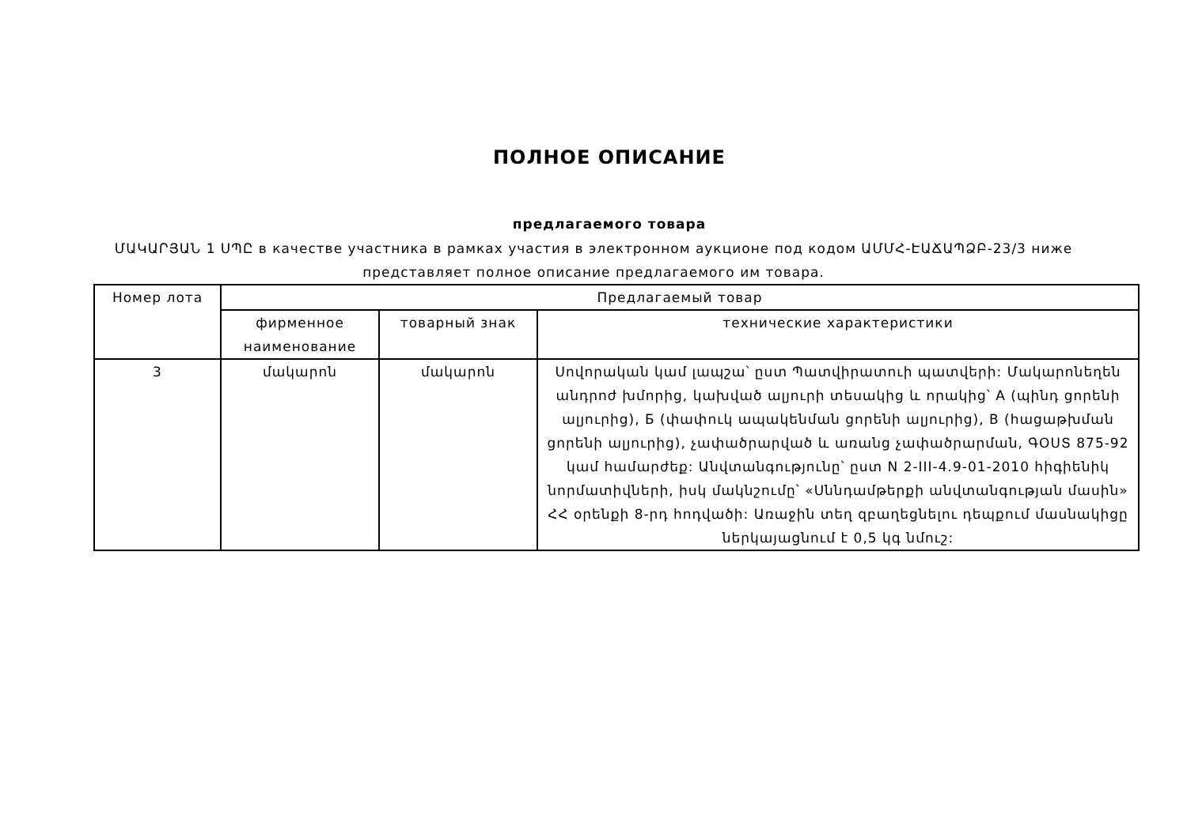ПОЛНОЕ ОПИСАНИЕ
предлагаемого товара
ՄԱԿԱՐՅԱՆ 1 ՍՊԸ в качестве участника в рамках участия в электронном аукционе под кодом ԱՄՄՀ-ԷԱՃԱՊՁԲ-23/3 ниже представляет полное описание предлагаемого им товара.
| Номер лота | Предлагаемый товар | | |
| --- | --- | --- | --- |
| | фирменное наименование | товарный знак | технические характеристики |
| 3 | մակարոն | մակարոն | Սովորական կամ լապշա՝ ըստ Պատվիրատուի պատվերի: Մակարոնեղեն անդրոժ խմորից, կախված ալյուրի տեսակից և որակից՝ A (պինդ ցորենի ալյուրից), Б (փափուկ ապակենման ցորենի ալյուրից), B (հացաթխման ցորենի ալյուրից), չափածրարված և առանց չափածրարման, ԳՕՍՏ 875-92 կամ համարժեք: Անվտանգությունը՝ ըստ N 2-III-4.9-01-2010 հիգիենիկ նորմատիվների, իսկ մակնշումը՝ «Սննդամթերքի անվտանգության մասին» ՀՀ օրենքի 8-րդ հոդվածի: Առաջին տեղ զբաղեցնելու դեպքում մասնակիցը ներկայացնում է 0,5 կգ նմուշ: |